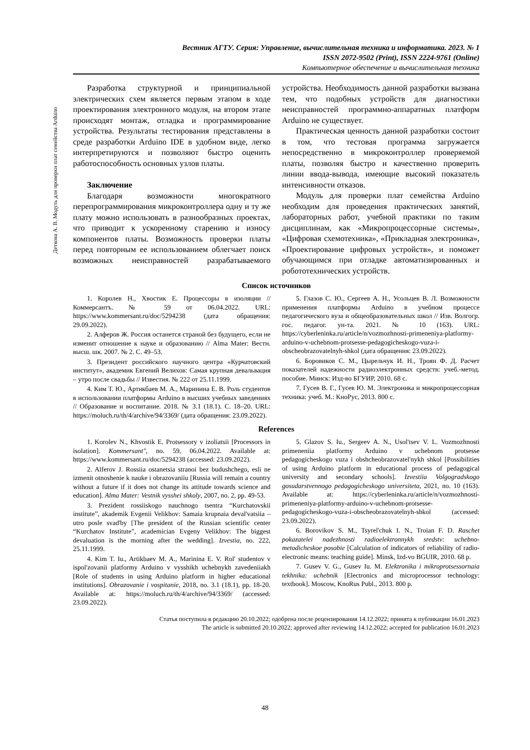Деткова А. В. Модуль для проверки плат семейства Arduino
Вестник АГТУ. Серия: Управление, вычислительная техника и информатика. 2023. № 1
ISSN 2072-9502 (Print), ISSN 2224-9761 (Online)
Компьютерное обеспечение и вычислительная техника
Разработка структурной и принципиальной электрических схем является первым этапом в ходе проектирования электронного модуля, на втором этапе происходят монтаж, отладка и программирование устройства. Результаты тестирования представлены в среде разработки Arduino IDE в удобном виде, легко интерпретируются и позволяют быстро оценить работоспособность основных узлов платы.
Заключение
Благодаря возможности многократного перепрограммирования микроконтроллера одну и ту же плату можно использовать в разнообразных проектах, что приводит к ускоренному старению и износу компонентов платы. Возможность проверки платы перед повторным ее использованием облегчает поиск возможных неисправностей разрабатываемого устройства. Необходимость данной разработки вызвана тем, что подобных устройств для диагностики неисправностей программно-аппаратных платформ Arduino не существует.
Практическая ценность данной разработки состоит в том, что тестовая программа загружается непосредственно в микроконтроллер проверяемой платы, позволяя быстро и качественно проверить линии ввода-вывода, имеющие высокий показатель интенсивности отказов.
Модуль для проверки плат семейства Arduino необходим для проведения практических занятий, лабораторных работ, учебной практики по таким дисциплинам, как «Микропроцессорные системы», «Цифровая схемотехника», «Прикладная электроника», «Проектирование цифровых устройств», и поможет обучающимся при отладке автоматизированных и робототехнических устройств.
Список источников
1. Королев Н., Хвостик Е. Процессоры в изоляции // Коммерсантъ. № 59 от 06.04.2022. URL: https://www.kommersant.ru/doc/5294238 (дата обращения: 29.09.2022).
2. Алферов Ж. Россия останется страной без будущего, если не изменит отношение к науке и образованию // Alma Mater: Вестн. высш. шк. 2007. № 2. С. 49–53.
3. Президент российского научного центра «Курчатовский институт», академик Евгений Велихов: Самая крупная девальвация – утро после свадьбы // Известия. № 222 от 25.11.1999.
4. Ким Т. Ю., Артикбаев М. А., Маринина Е. В. Роль студентов в использовании платформы Arduino в высших учебных заведениях // Образование и воспитание. 2018. № 3.1 (18.1). С. 18–20. URL: https://moluch.ru/th/4/archive/94/3369/ (дата обращения: 23.09.2022).
5. Глазов С. Ю., Сергеев А. Н., Усольцев В. Л. Возможности применения платформы Arduino в учебном процессе педагогического вуза и общеобразовательных школ // Изв. Волгогр. гос. педагог. ун-та. 2021. № 10 (163). URL: https://cyberleninka.ru/article/n/vozmozhnosti-primeneniya-platformy-arduino-v-uchebnom-protsesse-pedagogicheskogo-vuza-i-obscheobrazovatelnyh-shkol (дата обращения: 23.09.2022).
6. Боровиков С. М., Цырельчук И. Н., Троян Ф. Д. Расчет показателей надежности радиоэлектронных средств: учеб.-метод. пособие. Минск: Изд-во БГУИР, 2010. 68 с.
7. Гусев В. Г., Гусев Ю. М. Электроника и микропроцессорная техника: учеб. М.: КноРус, 2013. 800 с.
References
1. Korolev N., Khvostik E. Protsessory v izoliatsii [Processors in isolation]. Kommersant", no. 59, 06.04.2022. Available at: https://www.kommersant.ru/doc/5294238 (accessed: 23.09.2022).
2. Alferov J. Rossiia ostanetsia stranoi bez budushchego, esli ne izmenit otnoshenie k nauke i obrazovaniiu [Russia will remain a country without a future if it does not change its attitude towards science and education]. Alma Mater: Vestnik vysshei shkoly, 2007, no. 2, pp. 49-53.
3. Prezident rossiiskogo nauchnogo tsentra “Kurchatovskii institute”, akademik Evgenii Velikhov: Samaia krupnaia deval'vatsiia – utro posle svad'by [The president of the Russian scientific center “Kurchatov Institute”, academician Evgeny Velikhov: The biggest devaluation is the morning after the wedding]. Izvestia, no. 222, 25.11.1999.
4. Kim T. Iu., Artikbaev M. A., Marinina E. V. Rol' studentov v ispol'zovanii platformy Arduino v vysshikh uchebnykh zavedeniiakh [Role of students in using Arduino platform in higher educational institutions]. Obrazovanie i vospitanie, 2018, no. 3.1 (18.1), pp. 18-20. Available at: https://moluch.ru/th/4/archive/94/3369/ (accessed: 23.09.2022).
5. Glazov S. Iu., Sergeev A. N., Usol'tsev V. L. Vozmozhnosti primeneniia platformy Arduino v uchebnom protsesse pedagogicheskogo vuza i obshcheobrazovatel'nykh shkol [Possibilities of using Arduino platform in educational process of pedagogical university and secondary schools]. Izvestiia Volgogradskogo gosudarstvennogo pedagogicheskogo universiteta, 2021, no. 10 (163). Available at: https://cyberleninka.ru/article/n/vozmozhnosti-primeneniya-platformy-arduino-v-uchebnom-protsesse-pedagogicheskogo-vuza-i-obscheobrazovatelnyh-shkol (accessed: 23.09.2022).
6. Borovikov S. M., Tsyrel'chuk I. N., Troian F. D. Raschet pokazatelei nadezhnosti radioelektronnykh sredstv: uchebno-metodicheskoe posobie [Calculation of indicators of reliability of radio-electronic means: teaching guide]. Minsk, Izd-vo BGUIR, 2010. 68 p.
7. Gusev V. G., Gusev Iu. M. Elektronika i mikroprotsessornaia tekhnika: uchebnik [Electronics and microprocessor technology: textbook]. Moscow, KnoRus Publ., 2013. 800 p.
Статья поступила в редакцию 20.10.2022; одобрена после рецензирования 14.12.2022; принята к публикации 16.01.2023
The article is submitted 20.10.2022; approved after reviewing 14.12.2022; accepted for publication 16.01.2023
48